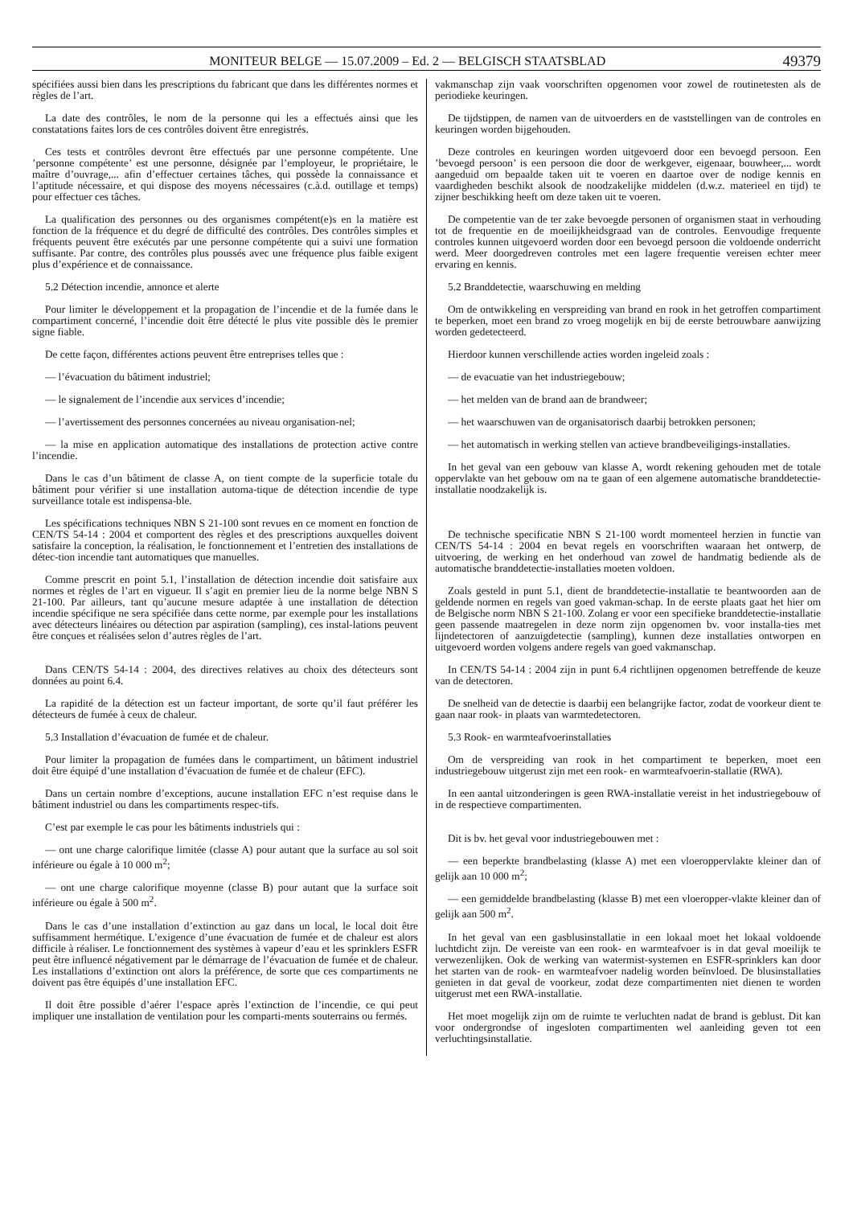MONITEUR BELGE — 15.07.2009 – Ed. 2 — BELGISCH STAATSBLAD 49379
spécifiées aussi bien dans les prescriptions du fabricant que dans les différentes normes et règles de l’art.
La date des contrôles, le nom de la personne qui les a effectués ainsi que les constatations faites lors de ces contrôles doivent être enregistrés.
Ces tests et contrôles devront être effectués par une personne compétente. Une ’personne compétente’ est une personne, désignée par l’employeur, le propriétaire, le maître d’ouvrage,... afin d’effectuer certaines tâches, qui possède la connaissance et l’aptitude nécessaire, et qui dispose des moyens nécessaires (c.à.d. outillage et temps) pour effectuer ces tâches.
La qualification des personnes ou des organismes compétent(e)s en la matière est fonction de la fréquence et du degré de difficulté des contrôles. Des contrôles simples et fréquents peuvent être exécutés par une personne compétente qui a suivi une formation suffisante. Par contre, des contrôles plus poussés avec une fréquence plus faible exigent plus d’expérience et de connaissance.
5.2 Détection incendie, annonce et alerte
Pour limiter le développement et la propagation de l’incendie et de la fumée dans le compartiment concerné, l’incendie doit être détecté le plus vite possible dès le premier signe fiable.
De cette façon, différentes actions peuvent être entreprises telles que :
— l’évacuation du bâtiment industriel;
— le signalement de l’incendie aux services d’incendie;
— l’avertissement des personnes concernées au niveau organisation-nel;
— la mise en application automatique des installations de protection active contre l’incendie.
Dans le cas d’un bâtiment de classe A, on tient compte de la superficie totale du bâtiment pour vérifier si une installation automa-tique de détection incendie de type surveillance totale est indispensa-ble.
Les spécifications techniques NBN S 21-100 sont revues en ce moment en fonction de CEN/TS 54-14 : 2004 et comportent des règles et des prescriptions auxquelles doivent satisfaire la conception, la réalisation, le fonctionnement et l’entretien des installations de détec-tion incendie tant automatiques que manuelles.
Comme prescrit en point 5.1, l’installation de détection incendie doit satisfaire aux normes et règles de l’art en vigueur. Il s’agit en premier lieu de la norme belge NBN S 21-100. Par ailleurs, tant qu’aucune mesure adaptée à une installation de détection incendie spécifique ne sera spécifiée dans cette norme, par exemple pour les installations avec détecteurs linéaires ou détection par aspiration (sampling), ces instal-lations peuvent être conçues et réalisées selon d’autres règles de l’art.
Dans CEN/TS 54-14 : 2004, des directives relatives au choix des détecteurs sont données au point 6.4.
La rapidité de la détection est un facteur important, de sorte qu’il faut préférer les détecteurs de fumée à ceux de chaleur.
5.3 Installation d’évacuation de fumée et de chaleur.
Pour limiter la propagation de fumées dans le compartiment, un bâtiment industriel doit être équipé d’une installation d’évacuation de fumée et de chaleur (EFC).
Dans un certain nombre d’exceptions, aucune installation EFC n’est requise dans le bâtiment industriel ou dans les compartiments respec-tifs.
C’est par exemple le cas pour les bâtiments industriels qui :
— ont une charge calorifique limitée (classe A) pour autant que la surface au sol soit inférieure ou égale à 10 000 m<sup>2</sup>;
— ont une charge calorifique moyenne (classe B) pour autant que la surface soit inférieure ou égale à 500 m<sup>2</sup>.
Dans le cas d’une installation d’extinction au gaz dans un local, le local doit être suffisamment hermétique. L’exigence d’une évacuation de fumée et de chaleur est alors difficile à réaliser. Le fonctionnement des systèmes à vapeur d’eau et les sprinklers ESFR peut être influencé négativement par le démarrage de l’évacuation de fumée et de chaleur. Les installations d’extinction ont alors la préférence, de sorte que ces compartiments ne doivent pas être équipés d’une installation EFC.
Il doit être possible d’aérer l’espace après l’extinction de l’incendie, ce qui peut impliquer une installation de ventilation pour les comparti-ments souterrains ou fermés.
vakmanschap zijn vaak voorschriften opgenomen voor zowel de routinetesten als de periodieke keuringen.
De tijdstippen, de namen van de uitvoerders en de vaststellingen van de controles en keuringen worden bijgehouden.
Deze controles en keuringen worden uitgevoerd door een bevoegd persoon. Een ’bevoegd persoon’ is een persoon die door de werkgever, eigenaar, bouwheer,... wordt aangeduid om bepaalde taken uit te voeren en daartoe over de nodige kennis en vaardigheden beschikt alsook de noodzakelijke middelen (d.w.z. materieel en tijd) te zijner beschikking heeft om deze taken uit te voeren.
De competentie van de ter zake bevoegde personen of organismen staat in verhouding tot de frequentie en de moeilijkheidsgraad van de controles. Eenvoudige frequente controles kunnen uitgevoerd worden door een bevoegd persoon die voldoende onderricht werd. Meer doorgedreven controles met een lagere frequentie vereisen echter meer ervaring en kennis.
5.2 Branddetectie, waarschuwing en melding
Om de ontwikkeling en verspreiding van brand en rook in het getroffen compartiment te beperken, moet een brand zo vroeg mogelijk en bij de eerste betrouwbare aanwijzing worden gedetecteerd.
Hierdoor kunnen verschillende acties worden ingeleid zoals :
— de evacuatie van het industriegebouw;
— het melden van de brand aan de brandweer;
— het waarschuwen van de organisatorisch daarbij betrokken personen;
— het automatisch in werking stellen van actieve brandbeveiligings-installaties.
In het geval van een gebouw van klasse A, wordt rekening gehouden met de totale oppervlakte van het gebouw om na te gaan of een algemene automatische branddetectie-installatie noodzakelijk is.
De technische specificatie NBN S 21-100 wordt momenteel herzien in functie van CEN/TS 54-14 : 2004 en bevat regels en voorschriften waaraan het ontwerp, de uitvoering, de werking en het onderhoud van zowel de handmatig bediende als de automatische branddetectie-installaties moeten voldoen.
Zoals gesteld in punt 5.1, dient de branddetectie-installatie te beantwoorden aan de geldende normen en regels van goed vakman-schap. In de eerste plaats gaat het hier om de Belgische norm NBN S 21-100. Zolang er voor een specifieke branddetectie-installatie geen passende maatregelen in deze norm zijn opgenomen bv. voor installa-ties met lijndetectoren of aanzuigdetectie (sampling), kunnen deze installaties ontworpen en uitgevoerd worden volgens andere regels van goed vakmanschap.
In CEN/TS 54-14 : 2004 zijn in punt 6.4 richtlijnen opgenomen betreffende de keuze van de detectoren.
De snelheid van de detectie is daarbij een belangrijke factor, zodat de voorkeur dient te gaan naar rook- in plaats van warmtedetectoren.
5.3 Rook- en warmteafvoerinstallaties
Om de verspreiding van rook in het compartiment te beperken, moet een industriegebouw uitgerust zijn met een rook- en warmteafvoerin-stallatie (RWA).
In een aantal uitzonderingen is geen RWA-installatie vereist in het industriegebouw of in de respectieve compartimenten.
Dit is bv. het geval voor industriegebouwen met :
— een beperkte brandbelasting (klasse A) met een vloeroppervlakte kleiner dan of gelijk aan 10 000 m<sup>2</sup>;
— een gemiddelde brandbelasting (klasse B) met een vloeropper-vlakte kleiner dan of gelijk aan 500 m<sup>2</sup>.
In het geval van een gasblusinstallatie in een lokaal moet het lokaal voldoende luchtdicht zijn. De vereiste van een rook- en warmteafvoer is in dat geval moeilijk te verwezenlijken. Ook de werking van watermist-systemen en ESFR-sprinklers kan door het starten van de rook- en warmteafvoer nadelig worden beïnvloed. De blusinstallaties genieten in dat geval de voorkeur, zodat deze compartimenten niet dienen te worden uitgerust met een RWA-installatie.
Het moet mogelijk zijn om de ruimte te verluchten nadat de brand is geblust. Dit kan voor ondergrondse of ingesloten compartimenten wel aanleiding geven tot een verluchtingsinstallatie.